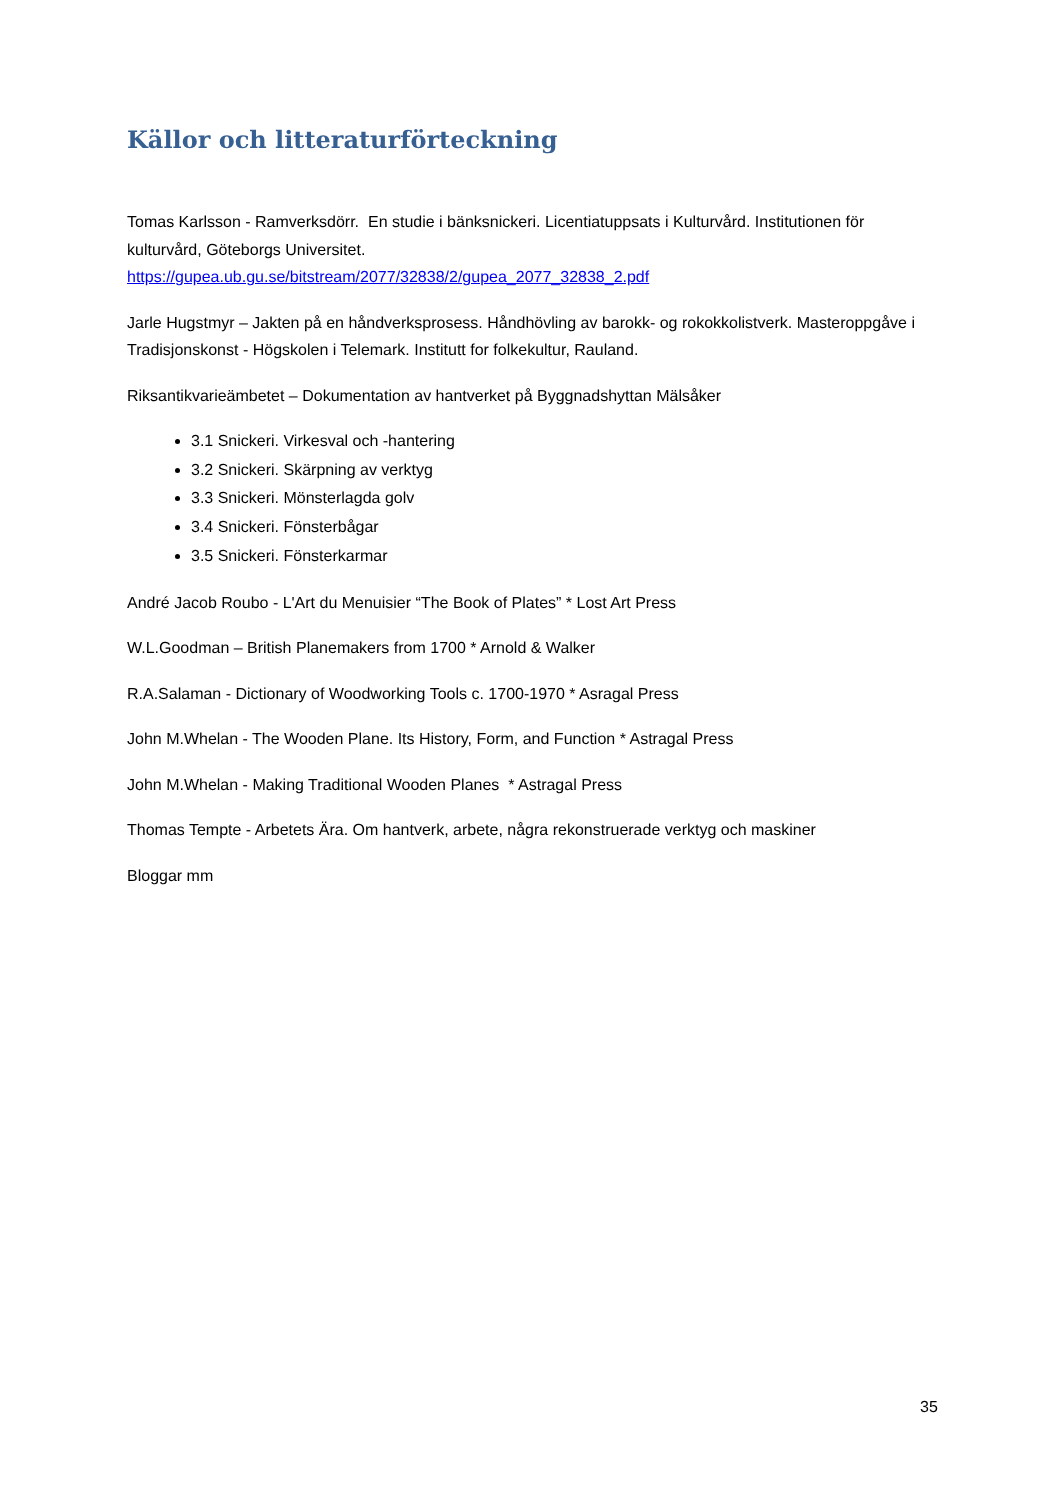Källor och litteraturförteckning
Tomas Karlsson - Ramverksdörr. En studie i bänksnickeri. Licentiatuppsats i Kulturvård. Institutionen för kulturvård, Göteborgs Universitet.
https://gupea.ub.gu.se/bitstream/2077/32838/2/gupea_2077_32838_2.pdf
Jarle Hugstmyr – Jakten på en håndverksprosess. Håndhövling av barokk- og rokokkolistverk. Masteroppgåve i Tradisjonskonst - Högskolen i Telemark. Institutt for folkekultur, Rauland.
Riksantikvarieämbetet – Dokumentation av hantverket på Byggnadshyttan Mälsåker
3.1 Snickeri. Virkesval och -hantering
3.2 Snickeri. Skärpning av verktyg
3.3 Snickeri. Mönsterlagda golv
3.4 Snickeri. Fönsterbågar
3.5 Snickeri. Fönsterkarmar
André Jacob Roubo - L'Art du Menuisier “The Book of Plates” * Lost Art Press
W.L.Goodman – British Planemakers from 1700 * Arnold & Walker
R.A.Salaman - Dictionary of Woodworking Tools c. 1700-1970 * Asragal Press
John M.Whelan - The Wooden Plane. Its History, Form, and Function * Astragal Press
John M.Whelan - Making Traditional Wooden Planes * Astragal Press
Thomas Tempte - Arbetets Ära. Om hantverk, arbete, några rekonstruerade verktyg och maskiner
Bloggar mm
35